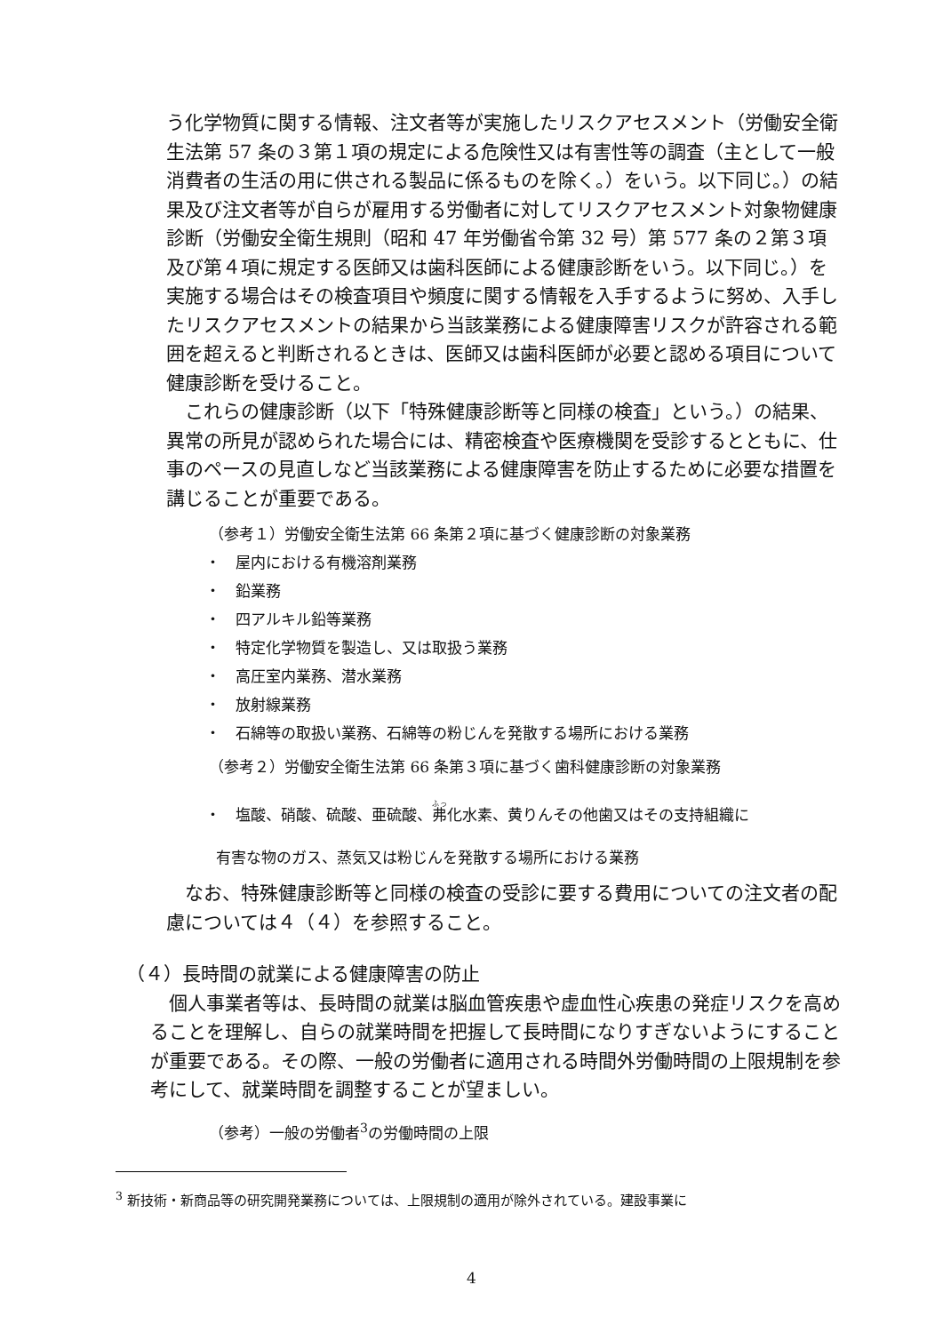う化学物質に関する情報、注文者等が実施したリスクアセスメント（労働安全衛生法第 57 条の３第１項の規定による危険性又は有害性等の調査（主として一般消費者の生活の用に供される製品に係るものを除く。）をいう。以下同じ。）の結果及び注文者等が自らが雇用する労働者に対してリスクアセスメント対象物健康診断（労働安全衛生規則（昭和 47 年労働省令第 32 号）第 577 条の２第３項及び第４項に規定する医師又は歯科医師による健康診断をいう。以下同じ。）を実施する場合はその検査項目や頻度に関する情報を入手するように努め、入手したリスクアセスメントの結果から当該業務による健康障害リスクが許容される範囲を超えると判断されるときは、医師又は歯科医師が必要と認める項目について健康診断を受けること。
これらの健康診断（以下「特殊健康診断等と同様の検査」という。）の結果、異常の所見が認められた場合には、精密検査や医療機関を受診するとともに、仕事のペースの見直しなど当該業務による健康障害を防止するために必要な措置を講じることが重要である。
（参考１）労働安全衛生法第 66 条第２項に基づく健康診断の対象業務
・ 屋内における有機溶剤業務
・ 鉛業務
・ 四アルキル鉛等業務
・ 特定化学物質を製造し、又は取扱う業務
・ 高圧室内業務、潜水業務
・ 放射線業務
・ 石綿等の取扱い業務、石綿等の粉じんを発散する場所における業務
（参考２）労働安全衛生法第 66 条第３項に基づく歯科健康診断の対象業務
・ 塩酸、硝酸、硫酸、亜硫酸、弗化水素、黄りんその他歯又はその支持組織に
有害な物のガス、蒸気又は粉じんを発散する場所における業務
なお、特殊健康診断等と同様の検査の受診に要する費用についての注文者の配慮については４（４）を参照すること。
（４）長時間の就業による健康障害の防止
個人事業者等は、長時間の就業は脳血管疾患や虚血性心疾患の発症リスクを高めることを理解し、自らの就業時間を把握して長時間になりすぎないようにすることが重要である。その際、一般の労働者に適用される時間外労働時間の上限規制を参考にして、就業時間を調整することが望ましい。
（参考）一般の労働者<sup>3</sup>の労働時間の上限
<sup>3</sup> 新技術・新商品等の研究開発業務については、上限規制の適用が除外されている。建設事業に
4